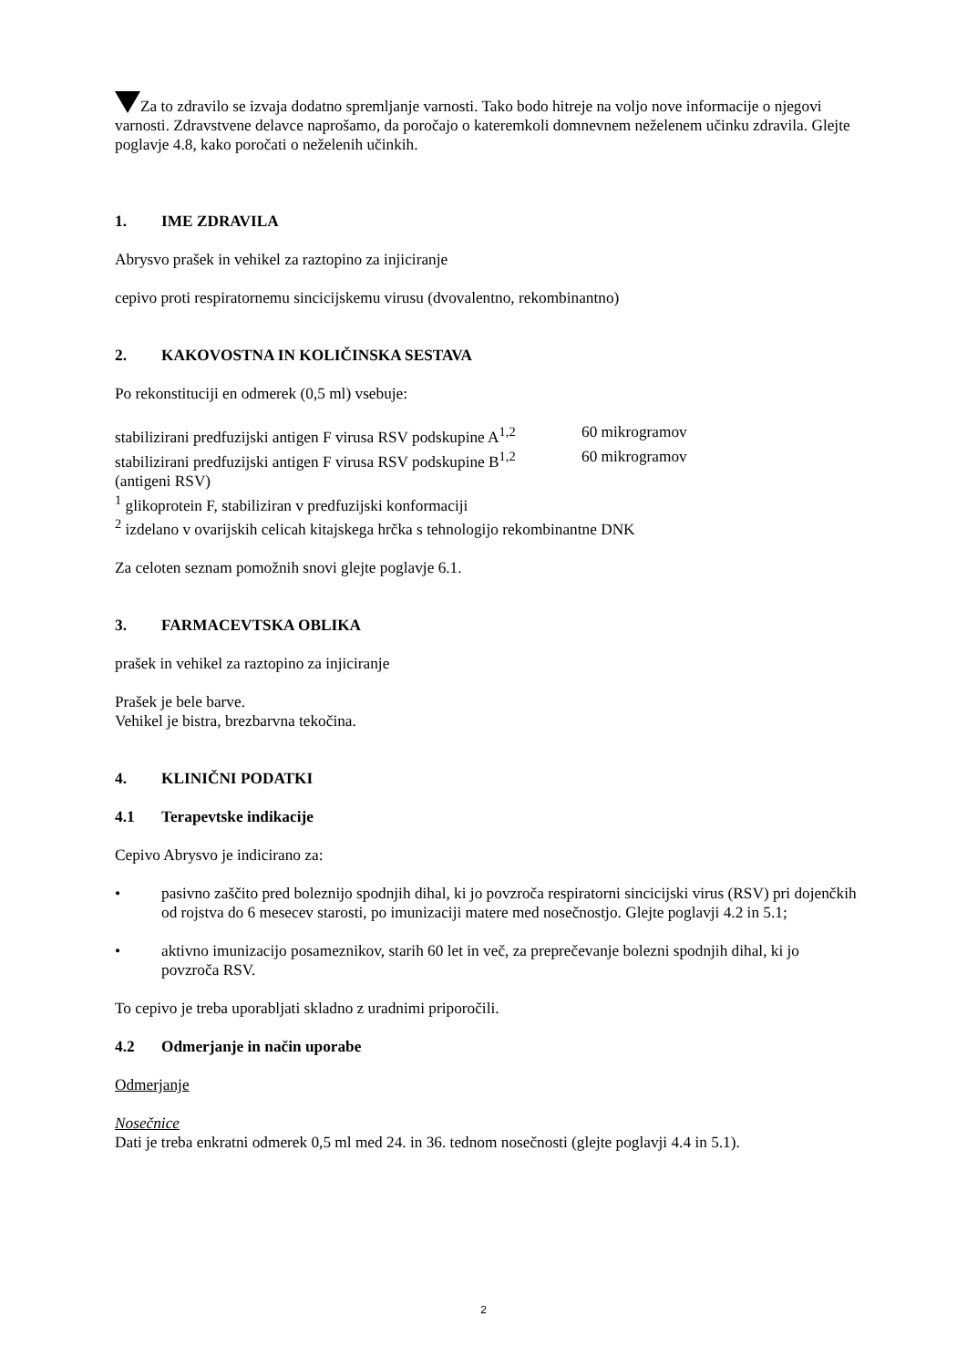Za to zdravilo se izvaja dodatno spremljanje varnosti. Tako bodo hitreje na voljo nove informacije o njegovi varnosti. Zdravstvene delavce naprošamo, da poročajo o kateremkoli domnevnem neželenem učinku zdravila. Glejte poglavje 4.8, kako poročati o neželenih učinkih.
1. IME ZDRAVILA
Abrysvo prašek in vehikel za raztopino za injiciranje
cepivo proti respiratornemu sincicijskemu virusu (dvovalentno, rekombinantno)
2. KAKOVOSTNA IN KOLIČINSKA SESTAVA
Po rekonstituciji en odmerek (0,5 ml) vsebuje:
stabilizirani predfuzijski antigen F virusa RSV podskupine A<sup>1,2</sup> 60 mikrogramov
stabilizirani predfuzijski antigen F virusa RSV podskupine B<sup>1,2</sup> 60 mikrogramov
(antigeni RSV)
<sup>1</sup> glikoprotein F, stabiliziran v predfuzijski konformaciji
<sup>2</sup> izdelano v ovarijskih celicah kitajskega hrčka s tehnologijo rekombinantne DNK
Za celoten seznam pomožnih snovi glejte poglavje 6.1.
3. FARMACEVTSKA OBLIKA
prašek in vehikel za raztopino za injiciranje
Prašek je bele barve.
Vehikel je bistra, brezbarvna tekočina.
4. KLINIČNI PODATKI
4.1 Terapevtske indikacije
Cepivo Abrysvo je indicirano za:
• pasivno zaščito pred boleznijo spodnjih dihal, ki jo povzroča respiratorni sincicijski virus (RSV) pri dojenčkih od rojstva do 6 mesecev starosti, po imunizaciji matere med nosečnostjo. Glejte poglavji 4.2 in 5.1;
• aktivno imunizacijo posameznikov, starih 60 let in več, za preprečevanje bolezni spodnjih dihal, ki jo povzroča RSV.
To cepivo je treba uporabljati skladno z uradnimi priporočili.
4.2 Odmerjanje in način uporabe
Odmerjanje
Nosečnice
Dati je treba enkratni odmerek 0,5 ml med 24. in 36. tednom nosečnosti (glejte poglavji 4.4 in 5.1).
2